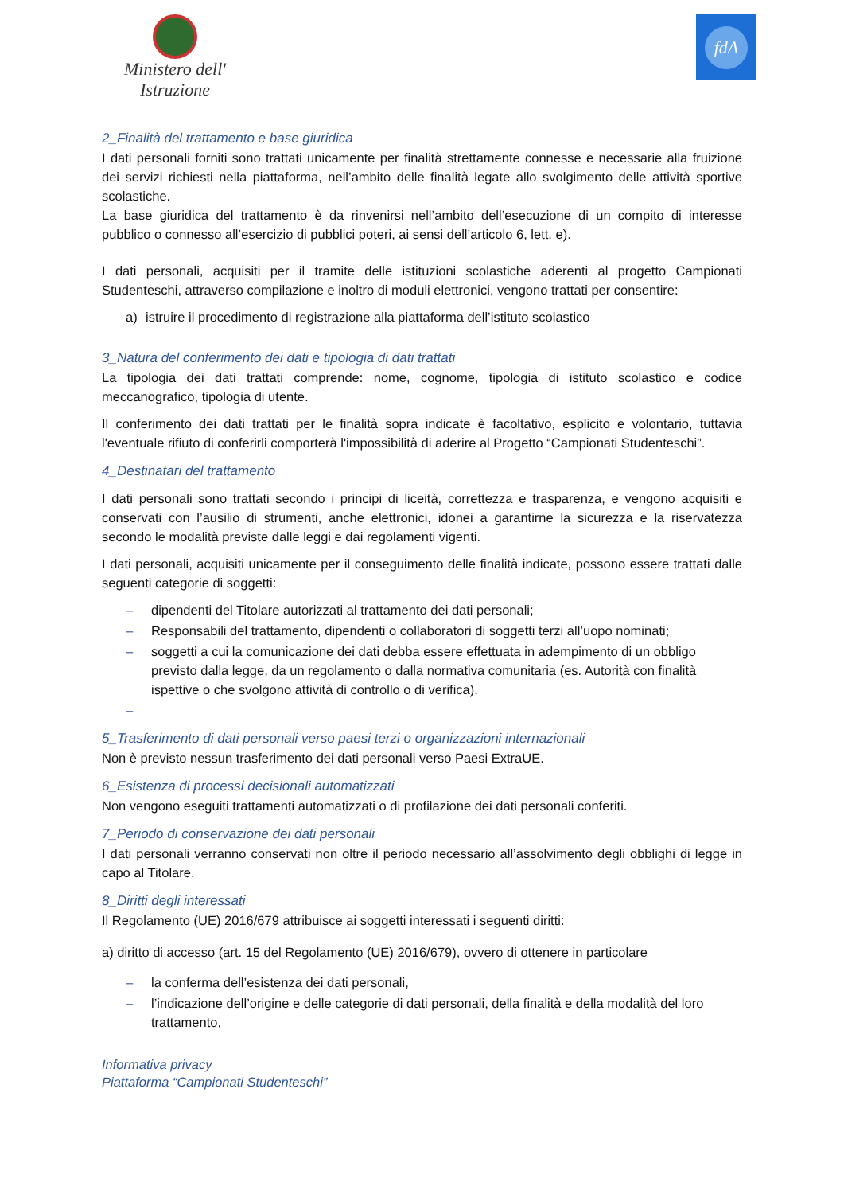Ministero dell' Istruzione
fdA
2_Finalità del trattamento e base giuridica
I dati personali forniti sono trattati unicamente per finalità strettamente connesse e necessarie alla fruizione dei servizi richiesti nella piattaforma, nell’ambito delle finalità legate allo svolgimento delle attività sportive scolastiche.
La base giuridica del trattamento è da rinvenirsi nell’ambito dell’esecuzione di un compito di interesse pubblico o connesso all’esercizio di pubblici poteri, ai sensi dell’articolo 6, lett. e).
I dati personali, acquisiti per il tramite delle istituzioni scolastiche aderenti al progetto Campionati Studenteschi, attraverso compilazione e inoltro di moduli elettronici, vengono trattati per consentire:
a) istruire il procedimento di registrazione alla piattaforma dell’istituto scolastico
3_Natura del conferimento dei dati e tipologia di dati trattati
La tipologia dei dati trattati comprende: nome, cognome, tipologia di istituto scolastico e codice meccanografico, tipologia di utente.
Il conferimento dei dati trattati per le finalità sopra indicate è facoltativo, esplicito e volontario, tuttavia l'eventuale rifiuto di conferirli comporterà l'impossibilità di aderire al Progetto “Campionati Studenteschi”.
4_Destinatari del trattamento
I dati personali sono trattati secondo i principi di liceità, correttezza e trasparenza, e vengono acquisiti e conservati con l’ausilio di strumenti, anche elettronici, idonei a garantirne la sicurezza e la riservatezza secondo le modalità previste dalle leggi e dai regolamenti vigenti.
I dati personali, acquisiti unicamente per il conseguimento delle finalità indicate, possono essere trattati dalle seguenti categorie di soggetti:
– dipendenti del Titolare autorizzati al trattamento dei dati personali;
– Responsabili del trattamento, dipendenti o collaboratori di soggetti terzi all’uopo nominati;
– soggetti a cui la comunicazione dei dati debba essere effettuata in adempimento di un obbligo previsto dalla legge, da un regolamento o dalla normativa comunitaria (es. Autorità con finalità ispettive o che svolgono attività di controllo o di verifica).
–
5_Trasferimento di dati personali verso paesi terzi o organizzazioni internazionali
Non è previsto nessun trasferimento dei dati personali verso Paesi ExtraUE.
6_Esistenza di processi decisionali automatizzati
Non vengono eseguiti trattamenti automatizzati o di profilazione dei dati personali conferiti.
7_Periodo di conservazione dei dati personali
I dati personali verranno conservati non oltre il periodo necessario all’assolvimento degli obblighi di legge in capo al Titolare.
8_Diritti degli interessati
Il Regolamento (UE) 2016/679 attribuisce ai soggetti interessati i seguenti diritti:
a) diritto di accesso (art. 15 del Regolamento (UE) 2016/679), ovvero di ottenere in particolare
– la conferma dell’esistenza dei dati personali,
– l’indicazione dell’origine e delle categorie di dati personali, della finalità e della modalità del loro trattamento,
Informativa privacy
Piattaforma “Campionati Studenteschi”